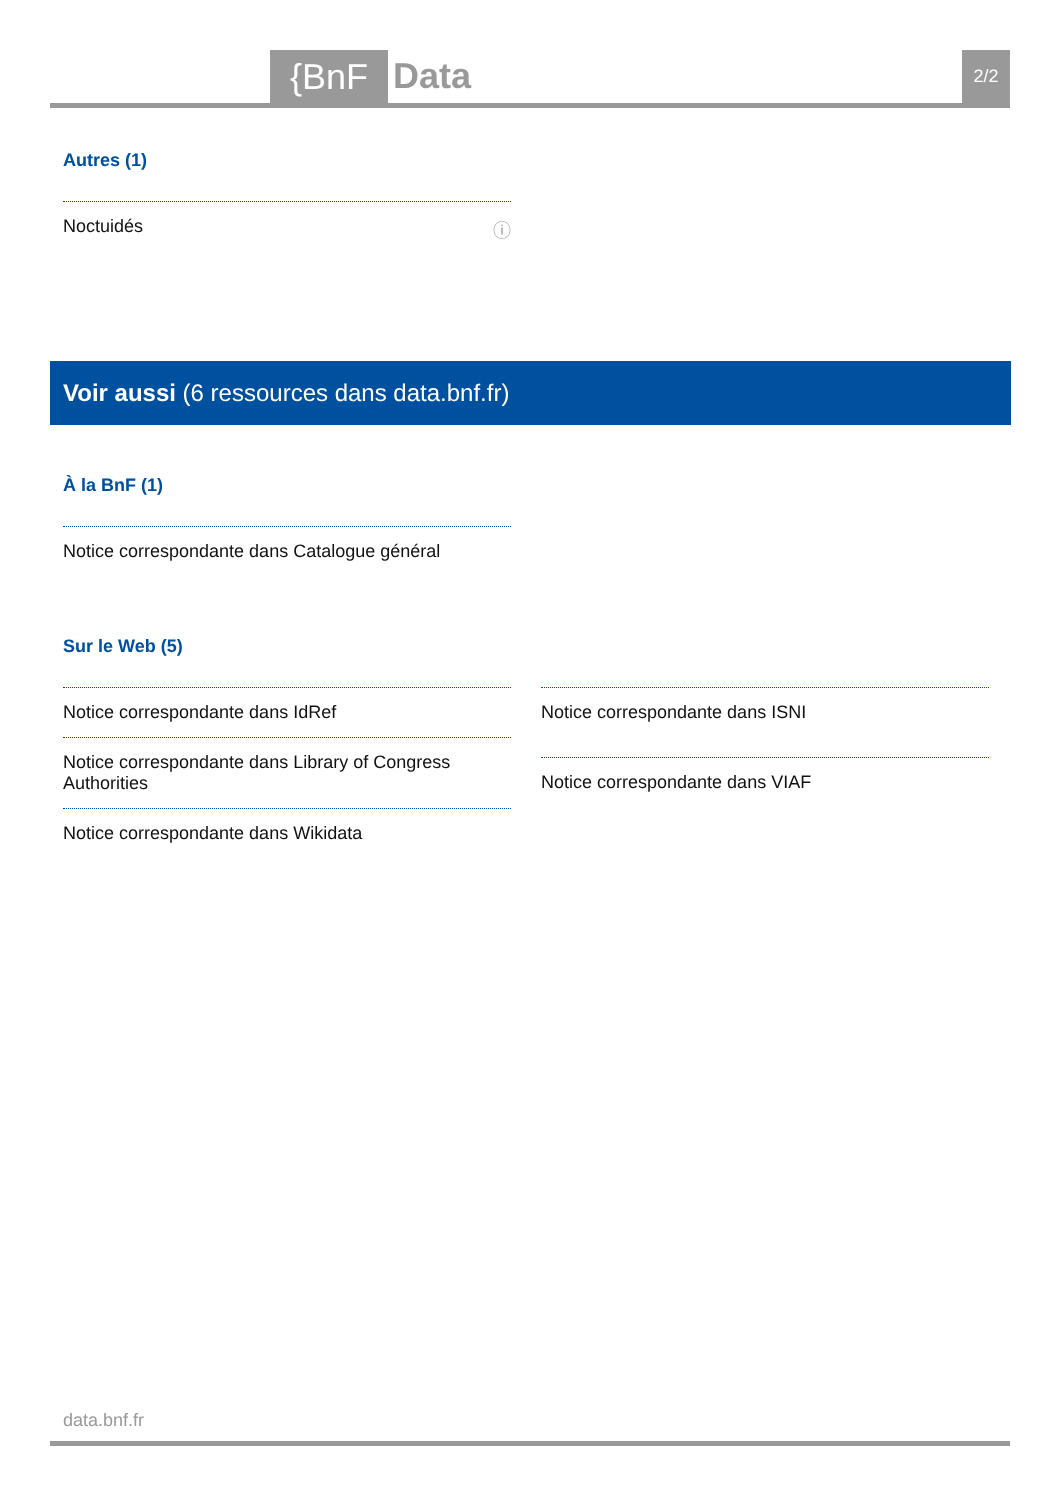{BnF Data 2/2
Autres (1)
Noctuidés ⓘ
Voir aussi (6 ressources dans data.bnf.fr)
À la BnF (1)
Notice correspondante dans Catalogue général
Sur le Web (5)
Notice correspondante dans IdRef
Notice correspondante dans Library of Congress Authorities
Notice correspondante dans Wikidata
Notice correspondante dans ISNI
Notice correspondante dans VIAF
data.bnf.fr